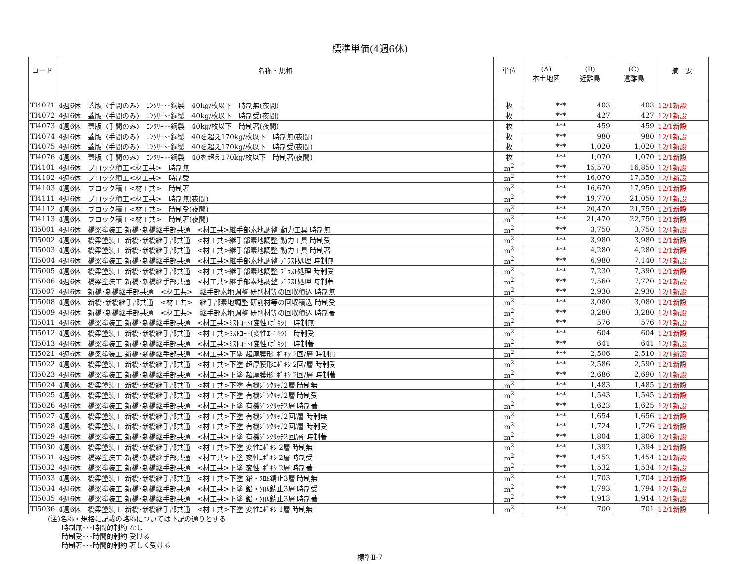標準単価(4週6休)
| コード | 名称・規格 | 単位 | (A) 本土地区 | (B) 近離島 | (C) 遠離島 | 摘 要 |
| --- | --- | --- | --- | --- | --- | --- |
| TI4071 | 4週6休 蓋版〈手間のみ〉 ｺﾝｸﾘｰﾄ･鋼製 40kg/枚以下 時制無(夜間) | 枚 | *** | 403 | 403 | 12/1新設 |
| TI4072 | 4週6休 蓋版〈手間のみ〉 ｺﾝｸﾘｰﾄ･鋼製 40kg/枚以下 時制受(夜間) | 枚 | *** | 427 | 427 | 12/1新設 |
| TI4073 | 4週6休 蓋版〈手間のみ〉 ｺﾝｸﾘｰﾄ･鋼製 40kg/枚以下 時制著(夜間) | 枚 | *** | 459 | 459 | 12/1新設 |
| TI4074 | 4週6休 蓋版〈手間のみ〉 ｺﾝｸﾘｰﾄ･鋼製 40を超え170kg/枚以下 時制無(夜間) | 枚 | *** | 980 | 980 | 12/1新設 |
| TI4075 | 4週6休 蓋版〈手間のみ〉 ｺﾝｸﾘｰﾄ･鋼製 40を超え170kg/枚以下 時制受(夜間) | 枚 | *** | 1,020 | 1,020 | 12/1新設 |
| TI4076 | 4週6休 蓋版〈手間のみ〉 ｺﾝｸﾘｰﾄ･鋼製 40を超え170kg/枚以下 時制著(夜間) | 枚 | *** | 1,070 | 1,070 | 12/1新設 |
| TI4101 | 4週6休 ブロック積工<材工共> 時制無 | m<sup>2</sup> | *** | 15,570 | 16,850 | 12/1新設 |
| TI4102 | 4週6休 ブロック積工<材工共> 時制受 | m<sup>2</sup> | *** | 16,070 | 17,350 | 12/1新設 |
| TI4103 | 4週6休 ブロック積工<材工共> 時制著 | m<sup>2</sup> | *** | 16,670 | 17,950 | 12/1新設 |
| TI4111 | 4週6休 ブロック積工<材工共> 時制無(夜間) | m<sup>2</sup> | *** | 19,770 | 21,050 | 12/1新設 |
| TI4112 | 4週6休 ブロック積工<材工共> 時制受(夜間) | m<sup>2</sup> | *** | 20,470 | 21,750 | 12/1新設 |
| TI4113 | 4週6休 ブロック積工<材工共> 時制著(夜間) | m<sup>2</sup> | *** | 21,470 | 22,750 | 12/1新設 |
| TI5001 | 4週6休 橋梁塗装工 新橋･新橋継手部共通 <材工共>継手部素地調整 動力工具 時制無 | m<sup>2</sup> | *** | 3,750 | 3,750 | 12/1新設 |
| TI5002 | 4週6休 橋梁塗装工 新橋･新橋継手部共通 <材工共>継手部素地調整 動力工具 時制受 | m<sup>2</sup> | *** | 3,980 | 3,980 | 12/1新設 |
| TI5003 | 4週6休 橋梁塗装工 新橋･新橋継手部共通 <材工共>継手部素地調整 動力工具 時制著 | m<sup>2</sup> | *** | 4,280 | 4,280 | 12/1新設 |
| TI5004 | 4週6休 橋梁塗装工 新橋･新橋継手部共通 <材工共>継手部素地調整 ﾌﾞﾗｽﾄ処理 時制無 | m<sup>2</sup> | *** | 6,980 | 7,140 | 12/1新設 |
| TI5005 | 4週6休 橋梁塗装工 新橋･新橋継手部共通 <材工共>継手部素地調整 ﾌﾞﾗｽﾄ処理 時制受 | m<sup>2</sup> | *** | 7,230 | 7,390 | 12/1新設 |
| TI5006 | 4週6休 橋梁塗装工 新橋･新橋継手部共通 <材工共>継手部素地調整 ﾌﾞﾗｽﾄ処理 時制著 | m<sup>2</sup> | *** | 7,560 | 7,720 | 12/1新設 |
| TI5007 | 4週6休 新橋･新橋継手部共通 <材工共> 継手部素地調整 研削材等の回収積込 時制無 | m<sup>2</sup> | *** | 2,930 | 2,930 | 12/1新設 |
| TI5008 | 4週6休 新橋･新橋継手部共通 <材工共> 継手部素地調整 研削材等の回収積込 時制受 | m<sup>2</sup> | *** | 3,080 | 3,080 | 12/1新設 |
| TI5009 | 4週6休 新橋･新橋継手部共通 <材工共> 継手部素地調整 研削材等の回収積込 時制著 | m<sup>2</sup> | *** | 3,280 | 3,280 | 12/1新設 |
| TI5011 | 4週6休 橋梁塗装工 新橋･新橋継手部共通 <材工共>ﾐｽﾄｺｰﾄ(変性ｴﾎﾟｷｼ) 時制無 | m<sup>2</sup> | *** | 576 | 576 | 12/1新設 |
| TI5012 | 4週6休 橋梁塗装工 新橋･新橋継手部共通 <材工共>ﾐｽﾄｺｰﾄ(変性ｴﾎﾟｷｼ) 時制受 | m<sup>2</sup> | *** | 604 | 604 | 12/1新設 |
| TI5013 | 4週6休 橋梁塗装工 新橋･新橋継手部共通 <材工共>ﾐｽﾄｺｰﾄ(変性ｴﾎﾟｷｼ) 時制著 | m<sup>2</sup> | *** | 641 | 641 | 12/1新設 |
| TI5021 | 4週6休 橋梁塗装工 新橋･新橋継手部共通 <材工共>下塗 超厚膜形ｴﾎﾟｷｼ 2回/層 時制無 | m<sup>2</sup> | *** | 2,506 | 2,510 | 12/1新設 |
| TI5022 | 4週6休 橋梁塗装工 新橋･新橋継手部共通 <材工共>下塗 超厚膜形ｴﾎﾟｷｼ 2回/層 時制受 | m<sup>2</sup> | *** | 2,586 | 2,590 | 12/1新設 |
| TI5023 | 4週6休 橋梁塗装工 新橋･新橋継手部共通 <材工共>下塗 超厚膜形ｴﾎﾟｷｼ 2回/層 時制著 | m<sup>2</sup> | *** | 2,686 | 2,690 | 12/1新設 |
| TI5024 | 4週6休 橋梁塗装工 新橋･新橋継手部共通 <材工共>下塗 有機ｼﾞﾝｸﾘｯﾁ2層 時制無 | m<sup>2</sup> | *** | 1,483 | 1,485 | 12/1新設 |
| TI5025 | 4週6休 橋梁塗装工 新橋･新橋継手部共通 <材工共>下塗 有機ｼﾞﾝｸﾘｯﾁ2層 時制受 | m<sup>2</sup> | *** | 1,543 | 1,545 | 12/1新設 |
| TI5026 | 4週6休 橋梁塗装工 新橋･新橋継手部共通 <材工共>下塗 有機ｼﾞﾝｸﾘｯﾁ2層 時制著 | m<sup>2</sup> | *** | 1,623 | 1,625 | 12/1新設 |
| TI5027 | 4週6休 橋梁塗装工 新橋･新橋継手部共通 <材工共>下塗 有機ｼﾞﾝｸﾘｯﾁ2回/層 時制無 | m<sup>2</sup> | *** | 1,654 | 1,656 | 12/1新設 |
| TI5028 | 4週6休 橋梁塗装工 新橋･新橋継手部共通 <材工共>下塗 有機ｼﾞﾝｸﾘｯﾁ2回/層 時制受 | m<sup>2</sup> | *** | 1,724 | 1,726 | 12/1新設 |
| TI5029 | 4週6休 橋梁塗装工 新橋･新橋継手部共通 <材工共>下塗 有機ｼﾞﾝｸﾘｯﾁ2回/層 時制著 | m<sup>2</sup> | *** | 1,804 | 1,806 | 12/1新設 |
| TI5030 | 4週6休 橋梁塗装工 新橋･新橋継手部共通 <材工共>下塗 変性ｴﾎﾟｷｼ 2層 時制無 | m<sup>2</sup> | *** | 1,392 | 1,394 | 12/1新設 |
| TI5031 | 4週6休 橋梁塗装工 新橋･新橋継手部共通 <材工共>下塗 変性ｴﾎﾟｷｼ 2層 時制受 | m<sup>2</sup> | *** | 1,452 | 1,454 | 12/1新設 |
| TI5032 | 4週6休 橋梁塗装工 新橋･新橋継手部共通 <材工共>下塗 変性ｴﾎﾟｷｼ 2層 時制著 | m<sup>2</sup> | *** | 1,532 | 1,534 | 12/1新設 |
| TI5033 | 4週6休 橋梁塗装工 新橋･新橋継手部共通 <材工共>下塗 鉛・ｸﾛﾑ錆止3層 時制無 | m<sup>2</sup> | *** | 1,703 | 1,704 | 12/1新設 |
| TI5034 | 4週6休 橋梁塗装工 新橋･新橋継手部共通 <材工共>下塗 鉛・ｸﾛﾑ錆止3層 時制受 | m<sup>2</sup> | *** | 1,793 | 1,794 | 12/1新設 |
| TI5035 | 4週6休 橋梁塗装工 新橋･新橋継手部共通 <材工共>下塗 鉛・ｸﾛﾑ錆止3層 時制著 | m<sup>2</sup> | *** | 1,913 | 1,914 | 12/1新設 |
| TI5036 | 4週6休 橋梁塗装工 新橋･新橋継手部共通 <材工共>下塗 変性ｴﾎﾟｷｼ 1層 時制無 | m<sup>2</sup> | *** | 700 | 701 | 12/1新設 |
(注)名称・規格に記載の略称については下記の通りとする
　　時制無･･･時間的制約 なし
　　時制受･･･時間的制約 受ける
　　時制著･･･時間的制約 著しく受ける
標準Ⅱ-7